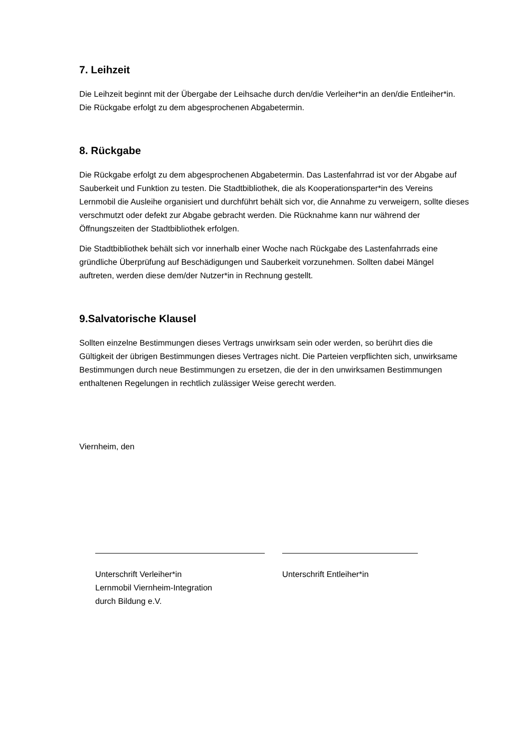7. Leihzeit
Die Leihzeit beginnt mit der Übergabe der Leihsache durch den/die Verleiher*in an den/die Entleiher*in. Die Rückgabe erfolgt zu dem abgesprochenen Abgabetermin.
8. Rückgabe
Die Rückgabe erfolgt zu dem abgesprochenen Abgabetermin. Das Lastenfahrrad ist vor der Abgabe auf Sauberkeit und Funktion zu testen. Die Stadtbibliothek, die als Kooperationsparter*in des Vereins Lernmobil die Ausleihe organisiert und durchführt behält sich vor, die Annahme zu verweigern, sollte dieses verschmutzt oder defekt zur Abgabe gebracht werden. Die Rücknahme kann nur während der Öffnungszeiten der Stadtbibliothek erfolgen.
Die Stadtbibliothek behält sich vor innerhalb einer Woche nach Rückgabe des Lastenfahrrads eine gründliche Überprüfung auf Beschädigungen und Sauberkeit vorzunehmen. Sollten dabei Mängel auftreten, werden diese dem/der Nutzer*in in Rechnung gestellt.
9.Salvatorische Klausel
Sollten einzelne Bestimmungen dieses Vertrags unwirksam sein oder werden, so berührt dies die Gültigkeit der übrigen Bestimmungen dieses Vertrages nicht. Die Parteien verpflichten sich, unwirksame Bestimmungen durch neue Bestimmungen zu ersetzen, die der in den unwirksamen Bestimmungen enthaltenen Regelungen in rechtlich zulässiger Weise gerecht werden.
Viernheim, den
Unterschrift Verleiher*in
Lernmobil Viernheim-Integration
durch Bildung e.V.
Unterschrift Entleiher*in